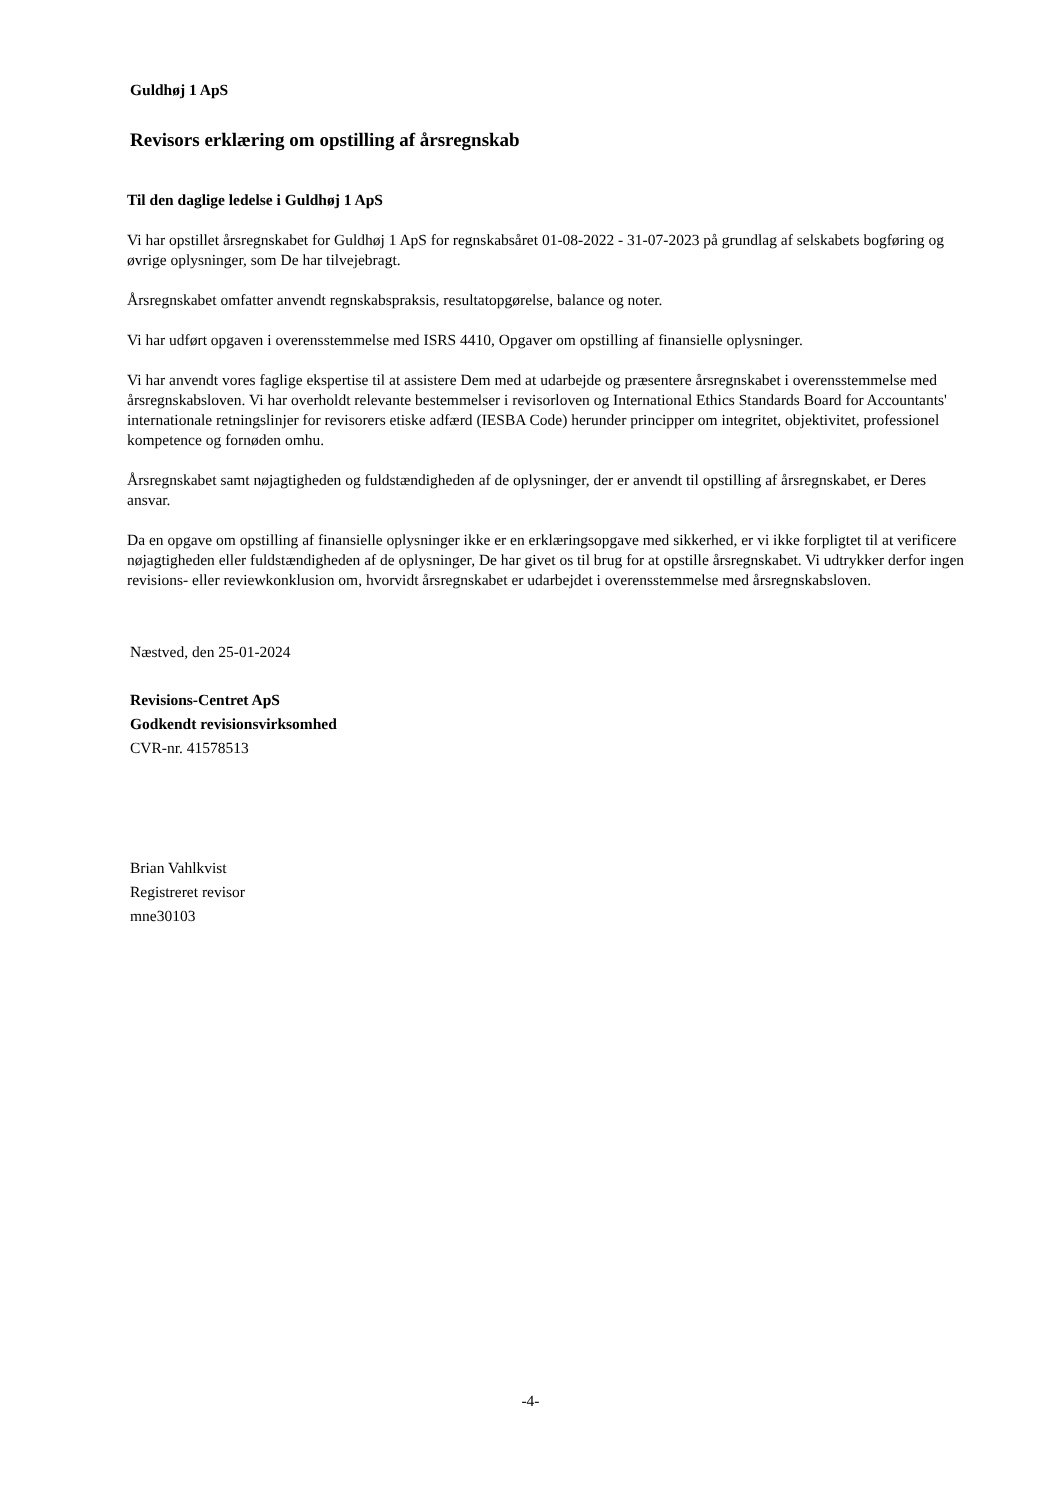Guldhøj 1 ApS
Revisors erklæring om opstilling af årsregnskab
Til den daglige ledelse i Guldhøj 1 ApS
Vi har opstillet årsregnskabet for Guldhøj 1 ApS for regnskabsåret 01-08-2022 - 31-07-2023 på grundlag af selskabets bogføring og øvrige oplysninger, som De har tilvejebragt.
Årsregnskabet omfatter anvendt regnskabspraksis, resultatopgørelse, balance og noter.
Vi har udført opgaven i overensstemmelse med ISRS 4410, Opgaver om opstilling af finansielle oplysninger.
Vi har anvendt vores faglige ekspertise til at assistere Dem med at udarbejde og præsentere årsregnskabet i overensstemmelse med årsregnskabsloven. Vi har overholdt relevante bestemmelser i revisorloven og International Ethics Standards Board for Accountants' internationale retningslinjer for revisorers etiske adfærd (IESBA Code) herunder principper om integritet, objektivitet, professionel kompetence og fornøden omhu.
Årsregnskabet samt nøjagtigheden og fuldstændigheden af de oplysninger, der er anvendt til opstilling af årsregnskabet, er Deres ansvar.
Da en opgave om opstilling af finansielle oplysninger ikke er en erklæringsopgave med sikkerhed, er vi ikke forpligtet til at verificere nøjagtigheden eller fuldstændigheden af de oplysninger, De har givet os til brug for at opstille årsregnskabet. Vi udtrykker derfor ingen revisions- eller reviewkonklusion om, hvorvidt årsregnskabet er udarbejdet i overensstemmelse med årsregnskabsloven.
Næstved, den 25-01-2024
Revisions-Centret ApS
Godkendt revisionsvirksomhed
CVR-nr. 41578513
Brian Vahlkvist
Registreret revisor
mne30103
-4-